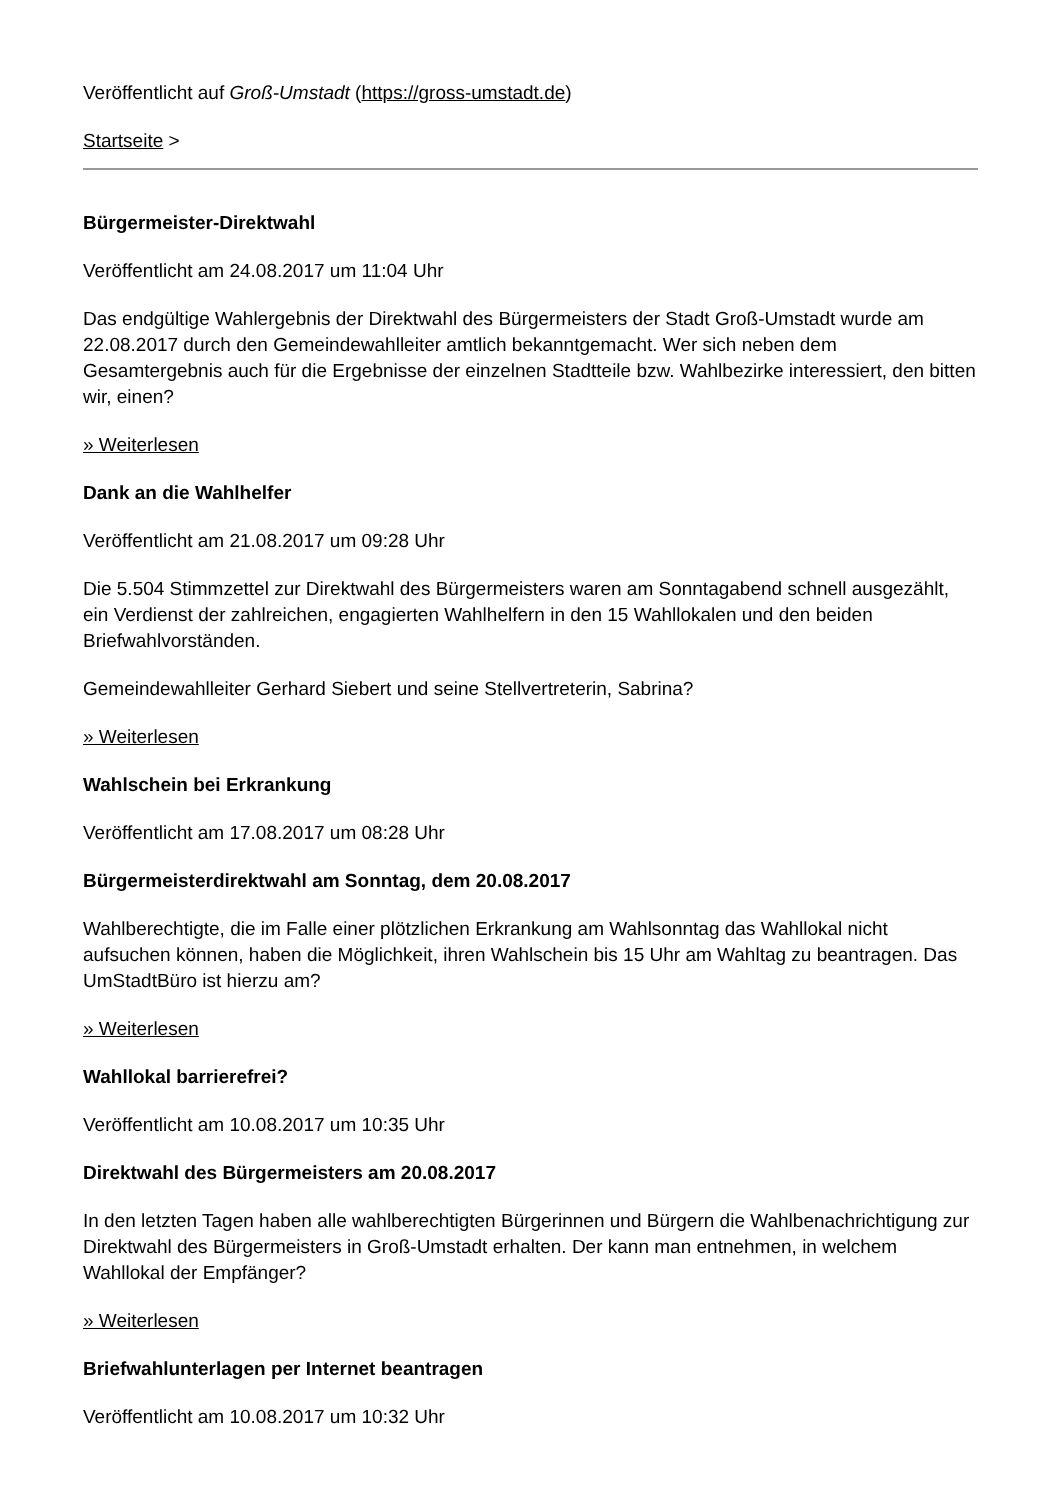Veröffentlicht auf Groß-Umstadt (https://gross-umstadt.de)
Startseite >
Bürgermeister-Direktwahl
Veröffentlicht am 24.08.2017 um 11:04 Uhr
Das endgültige Wahlergebnis der Direktwahl des Bürgermeisters der Stadt Groß-Umstadt wurde am 22.08.2017 durch den Gemeindewahlleiter amtlich bekanntgemacht. Wer sich neben dem Gesamtergebnis auch für die Ergebnisse der einzelnen Stadtteile bzw. Wahlbezirke interessiert, den bitten wir, einen?
» Weiterlesen
Dank an die Wahlhelfer
Veröffentlicht am 21.08.2017 um 09:28 Uhr
Die 5.504 Stimmzettel zur Direktwahl des Bürgermeisters waren am Sonntagabend schnell ausgezählt, ein Verdienst der zahlreichen, engagierten Wahlhelfern in den 15 Wahllokalen und den beiden Briefwahlvorständen.
Gemeindewahlleiter Gerhard Siebert und seine Stellvertreterin, Sabrina?
» Weiterlesen
Wahlschein bei Erkrankung
Veröffentlicht am 17.08.2017 um 08:28 Uhr
Bürgermeisterdirektwahl am Sonntag, dem 20.08.2017
Wahlberechtigte, die im Falle einer plötzlichen Erkrankung am Wahlsonntag das Wahllokal nicht aufsuchen können, haben die Möglichkeit, ihren Wahlschein bis 15 Uhr am Wahltag zu beantragen. Das UmStadtBüro ist hierzu am?
» Weiterlesen
Wahllokal barrierefrei?
Veröffentlicht am 10.08.2017 um 10:35 Uhr
Direktwahl des Bürgermeisters am 20.08.2017
In den letzten Tagen haben alle wahlberechtigten Bürgerinnen und Bürgern die Wahlbenachrichtigung zur Direktwahl des Bürgermeisters in Groß-Umstadt erhalten. Der kann man entnehmen, in welchem Wahllokal der Empfänger?
» Weiterlesen
Briefwahlunterlagen per Internet beantragen
Veröffentlicht am 10.08.2017 um 10:32 Uhr